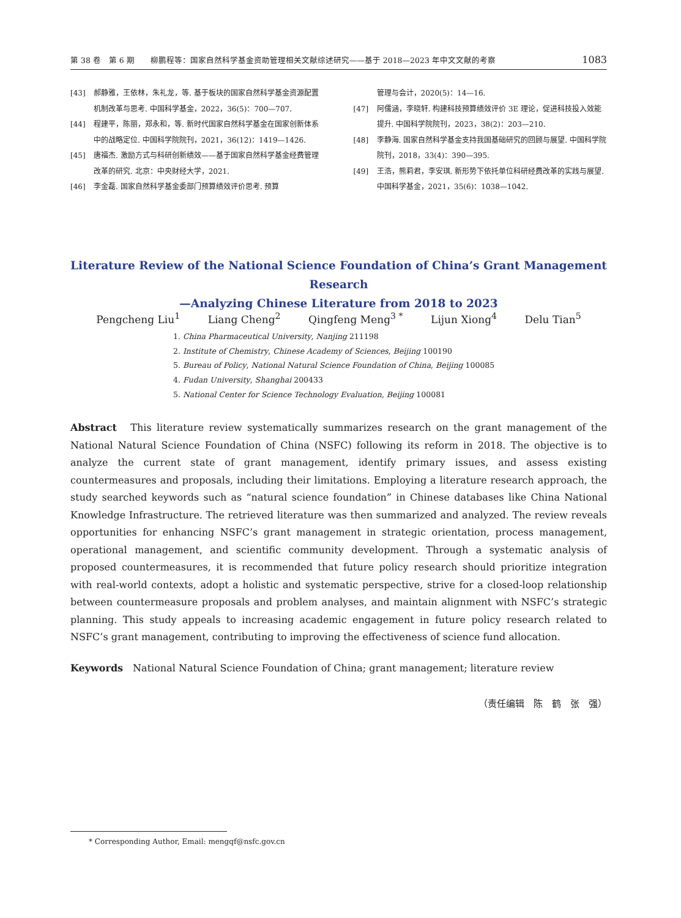第 38 卷　第 6 期　　柳鹏程等：国家自然科学基金资助管理相关文献综述研究——基于 2018—2023 年中文文献的考察 1083
[43] 郝静雅，王依林，朱礼龙，等. 基于板块的国家自然科学基金资源配置机制改革与思考. 中国科学基金，2022，36(5)：700—707.
[44] 程建平，陈丽，郑永和，等. 新时代国家自然科学基金在国家创新体系中的战略定位. 中国科学院院刊，2021，36(12)：1419—1426.
[45] 唐福杰. 激励方式与科研创新绩效——基于国家自然科学基金经费管理改革的研究. 北京：中央财经大学，2021.
[46] 李金磊. 国家自然科学基金委部门预算绩效评价思考. 预算
管理与会计，2020(5)：14—16.
[47] 阿儒涵，李晓轩. 构建科技预算绩效评价 3E 理论，促进科技投入效能提升. 中国科学院院刊，2023，38(2)：203—210.
[48] 李静海. 国家自然科学基金支持我国基础研究的回顾与展望. 中国科学院院刊，2018，33(4)：390—395.
[49] 王浩，熊莉君，李安琪. 新形势下依托单位科研经费改革的实践与展望. 中国科学基金，2021，35(6)：1038—1042.
Literature Review of the National Science Foundation of China’s Grant Management Research
—Analyzing Chinese Literature from 2018 to 2023
Pengcheng Liu<sup>1</sup> Liang Cheng<sup>2</sup> Qingfeng Meng<sup>3 *</sup> Lijun Xiong<sup>4</sup> Delu Tian<sup>5</sup>
1. China Pharmaceutical University, Nanjing 211198
2. Institute of Chemistry, Chinese Academy of Sciences, Beijing 100190
5. Bureau of Policy, National Natural Science Foundation of China, Beijing 100085
4. Fudan University, Shanghai 200433
5. National Center for Science Technology Evaluation, Beijing 100081
Abstract　This literature review systematically summarizes research on the grant management of the National Natural Science Foundation of China (NSFC) following its reform in 2018. The objective is to analyze the current state of grant management, identify primary issues, and assess existing countermeasures and proposals, including their limitations. Employing a literature research approach, the study searched keywords such as “natural science foundation” in Chinese databases like China National Knowledge Infrastructure. The retrieved literature was then summarized and analyzed. The review reveals opportunities for enhancing NSFC’s grant management in strategic orientation, process management, operational management, and scientific community development. Through a systematic analysis of proposed countermeasures, it is recommended that future policy research should prioritize integration with real-world contexts, adopt a holistic and systematic perspective, strive for a closed-loop relationship between countermeasure proposals and problem analyses, and maintain alignment with NSFC’s strategic planning. This study appeals to increasing academic engagement in future policy research related to NSFC’s grant management, contributing to improving the effectiveness of science fund allocation.
Keywords　National Natural Science Foundation of China; grant management; literature review
（责任编辑　陈　鹤　张　强）
* Corresponding Author, Email: mengqf@nsfc.gov.cn